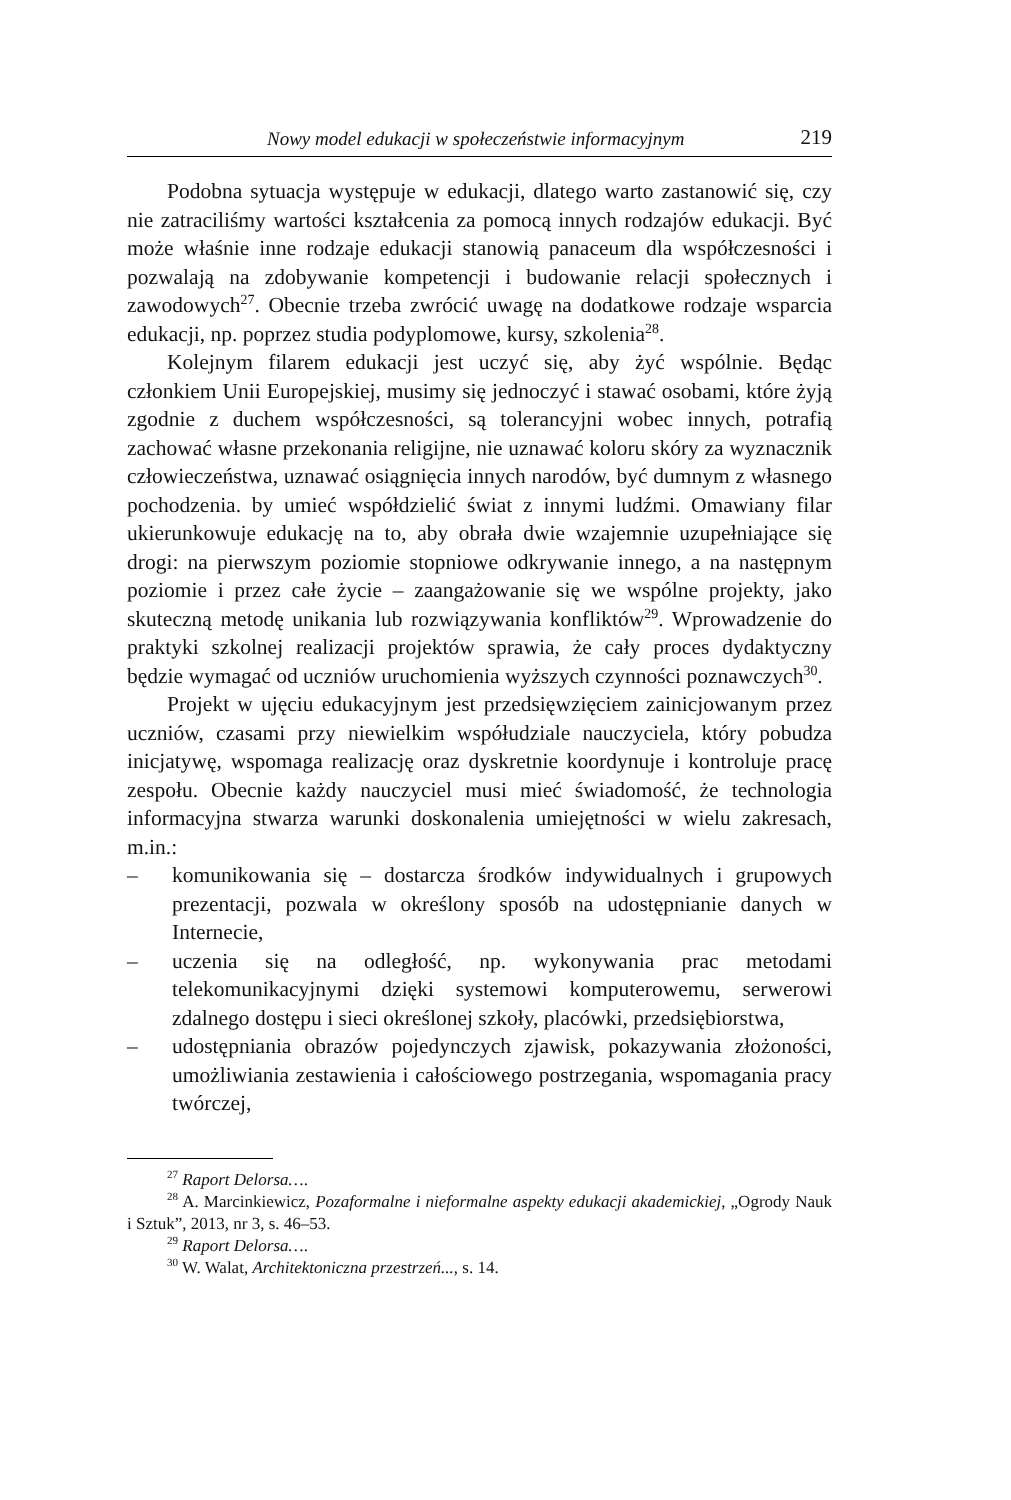Nowy model edukacji w społeczeństwie informacyjnym 219
Podobna sytuacja występuje w edukacji, dlatego warto zastanowić się, czy nie zatraciliśmy wartości kształcenia za pomocą innych rodzajów edukacji. Być może właśnie inne rodzaje edukacji stanowią panaceum dla współczesności i pozwalają na zdobywanie kompetencji i budowanie relacji społecznych i zawodowych<sup>27</sup>. Obecnie trzeba zwrócić uwagę na dodatkowe rodzaje wsparcia edukacji, np. poprzez studia podyplomowe, kursy, szkolenia<sup>28</sup>.
Kolejnym filarem edukacji jest uczyć się, aby żyć wspólnie. Będąc członkiem Unii Europejskiej, musimy się jednoczyć i stawać osobami, które żyją zgodnie z duchem współczesności, są tolerancyjni wobec innych, potrafią zachować własne przekonania religijne, nie uznawać koloru skóry za wyznacznik człowieczeństwa, uznawać osiągnięcia innych narodów, być dumnym z własnego pochodzenia. by umieć współdzielić świat z innymi ludźmi. Omawiany filar ukierunkowuje edukację na to, aby obrała dwie wzajemnie uzupełniające się drogi: na pierwszym poziomie stopniowe odkrywanie innego, a na następnym poziomie i przez całe życie – zaangażowanie się we wspólne projekty, jako skuteczną metodę unikania lub rozwiązywania konfliktów<sup>29</sup>. Wprowadzenie do praktyki szkolnej realizacji projektów sprawia, że cały proces dydaktyczny będzie wymagać od uczniów uruchomienia wyższych czynności poznawczych<sup>30</sup>.
Projekt w ujęciu edukacyjnym jest przedsięwzięciem zainicjowanym przez uczniów, czasami przy niewielkim współudziale nauczyciela, który pobudza inicjatywę, wspomaga realizację oraz dyskretnie koordynuje i kontroluje pracę zespołu. Obecnie każdy nauczyciel musi mieć świadomość, że technologia informacyjna stwarza warunki doskonalenia umiejętności w wielu zakresach, m.in.:
– komunikowania się – dostarcza środków indywidualnych i grupowych prezentacji, pozwala w określony sposób na udostępnianie danych w Internecie,
– uczenia się na odległość, np. wykonywania prac metodami telekomunikacyjnymi dzięki systemowi komputerowemu, serwerowi zdalnego dostępu i sieci określonej szkoły, placówki, przedsiębiorstwa,
– udostępniania obrazów pojedynczych zjawisk, pokazywania złożoności, umożliwiania zestawienia i całościowego postrzegania, wspomagania pracy twórczej,
<sup>27</sup> Raport Delorsa….
<sup>28</sup> A. Marcinkiewicz, Pozaformalne i nieformalne aspekty edukacji akademickiej, „Ogrody Nauk i Sztuk”, 2013, nr 3, s. 46–53.
<sup>29</sup> Raport Delorsa….
<sup>30</sup> W. Walat, Architektoniczna przestrzeń..., s. 14.